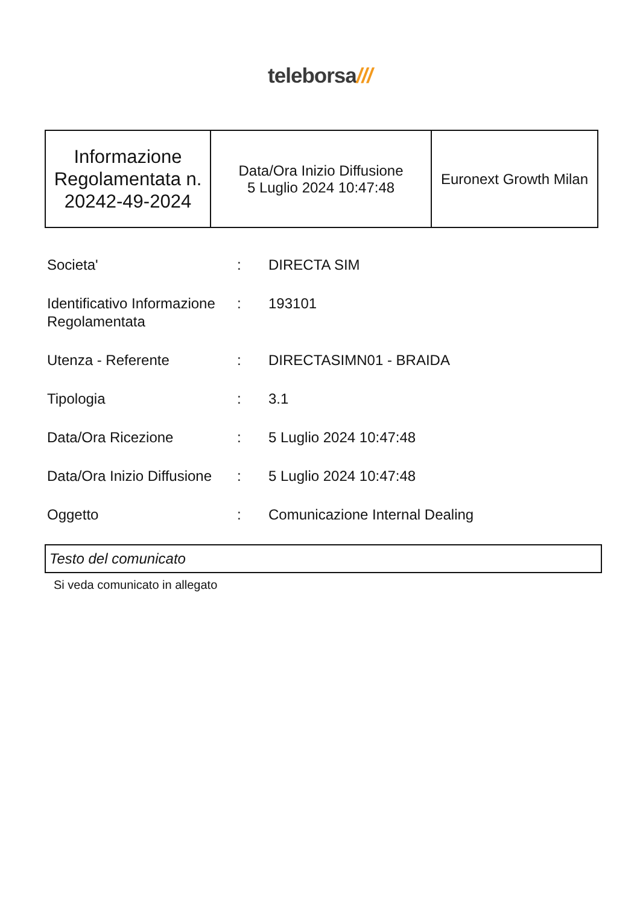teleborsa///
| Informazione Regolamentata n. 20242-49-2024 | Data/Ora Inizio Diffusione 5 Luglio 2024 10:47:48 | Euronext Growth Milan |
| Societa' | : | DIRECTA SIM |
| Identificativo Informazione Regolamentata | : | 193101 |
| Utenza - Referente | : | DIRECTASIMN01 - BRAIDA |
| Tipologia | : | 3.1 |
| Data/Ora Ricezione | : | 5 Luglio 2024 10:47:48 |
| Data/Ora Inizio Diffusione | : | 5 Luglio 2024 10:47:48 |
| Oggetto | : | Comunicazione Internal Dealing |
Testo del comunicato
Si veda comunicato in allegato